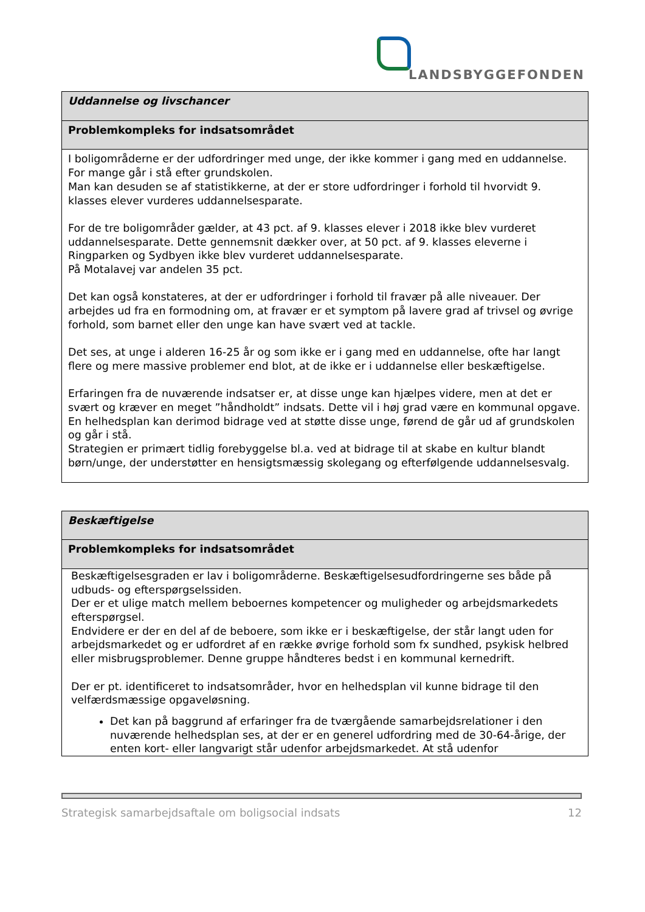LANDSBYGGEFONDEN
| Uddannelse og livschancer |
| Problemkompleks for indsatsområdet |
| I boligområderne er der udfordringer med unge, der ikke kommer i gang med en uddannelse. For mange går i stå efter grundskolen. Man kan desuden se af statistikkerne, at der er store udfordringer i forhold til hvorvidt 9. klasses elever vurderes uddannelsesparate. For de tre boligområder gælder, at 43 pct. af 9. klasses elever i 2018 ikke blev vurderet uddannelsesparate. Dette gennemsnit dækker over, at 50 pct. af 9. klasses eleverne i Ringparken og Sydbyen ikke blev vurderet uddannelsesparate. På Motalavej var andelen 35 pct. Det kan også konstateres, at der er udfordringer i forhold til fravær på alle niveauer. Der arbejdes ud fra en formodning om, at fravær er et symptom på lavere grad af trivsel og øvrige forhold, som barnet eller den unge kan have svært ved at tackle. Det ses, at unge i alderen 16-25 år og som ikke er i gang med en uddannelse, ofte har langt flere og mere massive problemer end blot, at de ikke er i uddannelse eller beskæftigelse. Erfaringen fra de nuværende indsatser er, at disse unge kan hjælpes videre, men at det er svært og kræver en meget ”håndholdt” indsats. Dette vil i høj grad være en kommunal opgave. En helhedsplan kan derimod bidrage ved at støtte disse unge, førend de går ud af grundskolen og går i stå. Strategien er primært tidlig forebyggelse bl.a. ved at bidrage til at skabe en kultur blandt børn/unge, der understøtter en hensigtsmæssig skolegang og efterfølgende uddannelsesvalg. |
| Beskæftigelse |
| Problemkompleks for indsatsområdet |
| Beskæftigelsesgraden er lav i boligområderne. Beskæftigelsesudfordringerne ses både på udbuds- og efterspørgselssiden. Der er et ulige match mellem beboernes kompetencer og muligheder og arbejdsmarkedets efterspørgsel. Endvidere er der en del af de beboere, som ikke er i beskæftigelse, der står langt uden for arbejdsmarkedet og er udfordret af en række øvrige forhold som fx sundhed, psykisk helbred eller misbrugsproblemer. Denne gruppe håndteres bedst i en kommunal kernedrift. Der er pt. identificeret to indsatsområder, hvor en helhedsplan vil kunne bidrage til den velfærdsmæssige opgaveløsning. Det kan på baggrund af erfaringer fra de tværgående samarbejdsrelationer i den nuværende helhedsplan ses, at der er en generel udfordring med de 30-64-årige, der enten kort- eller langvarigt står udenfor arbejdsmarkedet. At stå udenfor |
Strategisk samarbejdsaftale om boligsocial indsats 12